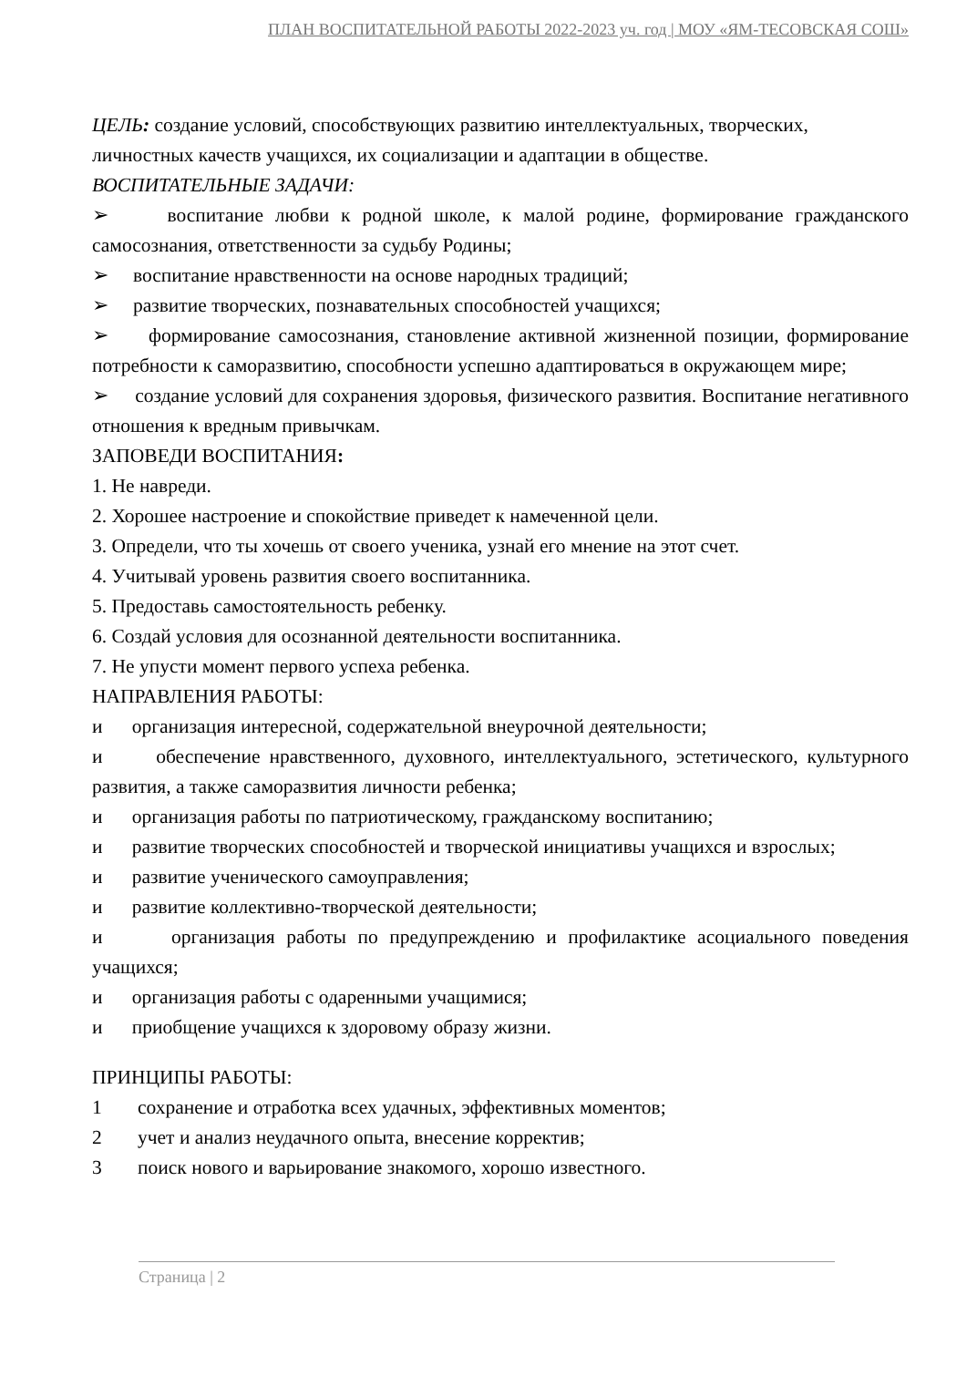ПЛАН ВОСПИТАТЕЛЬНОЙ РАБОТЫ 2022-2023 уч. год | МОУ «ЯМ-ТЕСОВСКАЯ СОШ»
ЦЕЛЬ: создание условий, способствующих развитию интеллектуальных, творческих, личностных качеств учащихся, их социализации и адаптации в обществе.
ВОСПИТАТЕЛЬНЫЕ ЗАДАЧИ:
➢ воспитание любви к родной школе, к малой родине, формирование гражданского самосознания, ответственности за судьбу Родины;
➢ воспитание нравственности на основе народных традиций;
➢ развитие творческих, познавательных способностей учащихся;
➢ формирование самосознания, становление активной жизненной позиции, формирование потребности к саморазвитию, способности успешно адаптироваться в окружающем мире;
➢ создание условий для сохранения здоровья, физического развития. Воспитание негативного отношения к вредным привычкам.
ЗАПОВЕДИ ВОСПИТАНИЯ:
1. Не навреди.
2. Хорошее настроение и спокойствие приведет к намеченной цели.
3. Определи, что ты хочешь от своего ученика, узнай его мнение на этот счет.
4. Учитывай уровень развития своего воспитанника.
5. Предоставь самостоятельность ребенку.
6. Создай условия для осознанной деятельности воспитанника.
7. Не упусти момент первого успеха ребенка.
НАПРАВЛЕНИЯ РАБОТЫ:
и организация интересной, содержательной внеурочной деятельности;
и обеспечение нравственного, духовного, интеллектуального, эстетического, культурного развития, а также саморазвития личности ребенка;
и организация работы по патриотическому, гражданскому воспитанию;
и развитие творческих способностей и творческой инициативы учащихся и взрослых;
и развитие ученического самоуправления;
и развитие коллективно-творческой деятельности;
и организация работы по предупреждению и профилактике асоциального поведения учащихся;
и организация работы с одаренными учащимися;
и приобщение учащихся к здоровому образу жизни.
ПРИНЦИПЫ РАБОТЫ:
1 сохранение и отработка всех удачных, эффективных моментов;
2 учет и анализ неудачного опыта, внесение корректив;
3 поиск нового и варьирование знакомого, хорошо известного.
Страница | 2